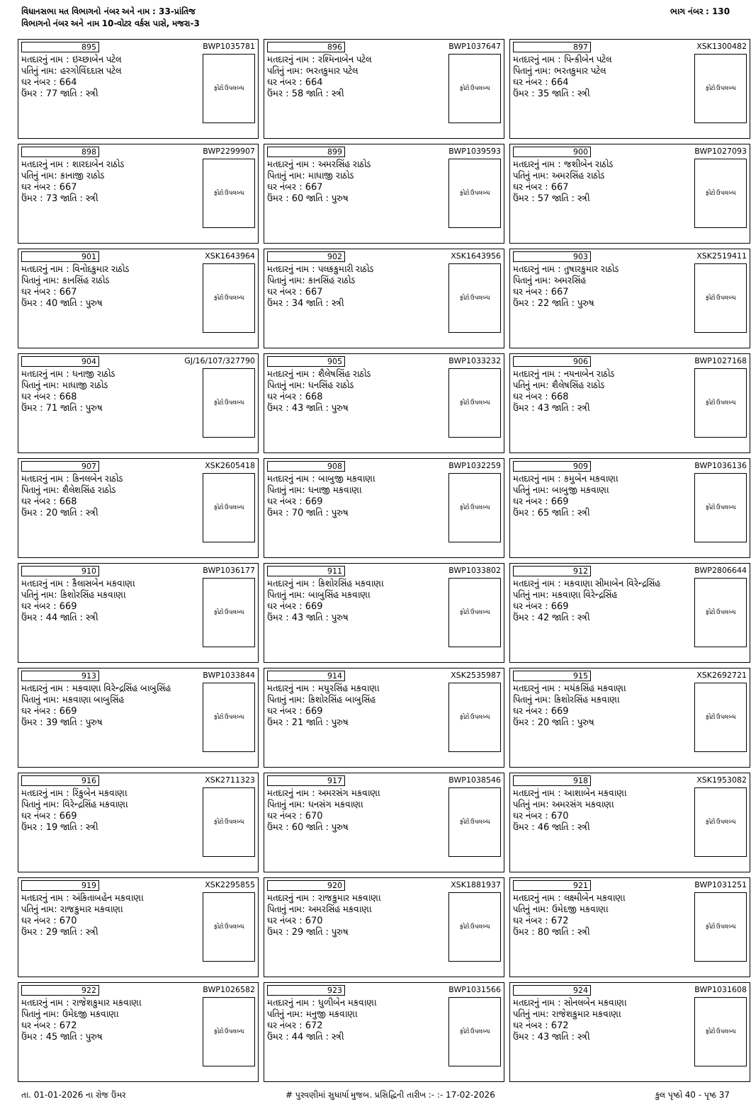વિધાનસભા મત વિભાગનો નંબર અને નામ : 33-પ્રાંતિજ
વિભાગનો નંબર અને નામ 10-વોટર વર્કસ પાસે, મજરા-3
ભાગ નંબર : 130
| 895 BWP1035781 મતદારનું નામ : ઇચ્છાબેન પટેલ પતિનું નામ: હરગોવિંદદાસ પટેલ ઘર નંબર : 664 ઉંમર : 77 જાતિ : સ્ત્રી ફોટો ઉપલબ્ધ | 896 BWP1037647 મતદારનું નામ : રશ્મિનાબેન પટેલ પતિનું નામ: ભરતકુમાર પટેલ ઘર નંબર : 664 ઉંમર : 58 જાતિ : સ્ત્રી ફોટો ઉપલબ્ધ | 897 XSK1300482 મતદારનું નામ : પિન્કીબેન પટેલ પિતાનું નામ: ભરતકુમાર પટેલ ઘર નંબર : 664 ઉંમર : 35 જાતિ : સ્ત્રી ફોટો ઉપલબ્ધ |
| 898 BWP2299907 મતદારનું નામ : શારદાબેન રાઠોડ પતિનું નામ: કાનાજી રાઠોડ ઘર નંબર : 667 ઉંમર : 73 જાતિ : સ્ત્રી ફોટો ઉપલબ્ધ | 899 BWP1039593 મતદારનું નામ : અમરસિંહ રાઠોડ પિતાનું નામ: માધાજી રાઠોડ ઘર નંબર : 667 ઉંમર : 60 જાતિ : પુરુષ ફોટો ઉપલબ્ધ | 900 BWP1027093 મતદારનું નામ : જશીબેન રાઠોડ પતિનું નામ: અમરસિંહ રાઠોડ ઘર નંબર : 667 ઉંમર : 57 જાતિ : સ્ત્રી ફોટો ઉપલબ્ધ |
| 901 XSK1643964 મતદારનું નામ : વિનોદકુમાર રાઠોડ પિતાનું નામ: કાનસિંહ રાઠોડ ઘર નંબર : 667 ઉંમર : 40 જાતિ : પુરુષ ફોટો ઉપલબ્ધ | 902 XSK1643956 મતદારનું નામ : પલકકુમારી રાઠોડ પિતાનું નામ: કાનસિંહ રાઠોડ ઘર નંબર : 667 ઉંમર : 34 જાતિ : સ્ત્રી ફોટો ઉપલબ્ધ | 903 XSK2519411 મતદારનું નામ : તુષારકુમાર રાઠોડ પિતાનું નામ: અમરસિંહ ઘર નંબર : 667 ઉંમર : 22 જાતિ : પુરુષ ફોટો ઉપલબ્ધ |
| 904 GJ/16/107/327790 મતદારનું નામ : ધનાજી રાઠોડ પિતાનું નામ: માધાજી રાઠોડ ઘર નંબર : 668 ઉંમર : 71 જાતિ : પુરુષ ફોટો ઉપલબ્ધ | 905 BWP1033232 મતદારનું નામ : શૈલેષસિંહ રાઠોડ પિતાનું નામ: ધનસિંહ રાઠોડ ઘર નંબર : 668 ઉંમર : 43 જાતિ : પુરુષ ફોટો ઉપલબ્ધ | 906 BWP1027168 મતદારનું નામ : નયનાબેન રાઠોડ પતિનું નામ: શૈલેષસિંહ રાઠોડ ઘર નંબર : 668 ઉંમર : 43 જાતિ : સ્ત્રી ફોટો ઉપલબ્ધ |
| 907 XSK2605418 મતદારનું નામ : કિનલબેન રાઠોડ પિતાનું નામ: શૈલેશસિંહ રાઠોડ ઘર નંબર : 668 ઉંમર : 20 જાતિ : સ્ત્રી ફોટો ઉપલબ્ધ | 908 BWP1032259 મતદારનું નામ : બાબુજી મકવાણા પિતાનું નામ: ધનાજી મકવાણા ઘર નંબર : 669 ઉંમર : 70 જાતિ : પુરુષ ફોટો ઉપલબ્ધ | 909 BWP1036136 મતદારનું નામ : કમુબેન મકવાણા પતિનું નામ: બાબુજી મકવાણા ઘર નંબર : 669 ઉંમર : 65 જાતિ : સ્ત્રી ફોટો ઉપલબ્ધ |
| 910 BWP1036177 મતદારનું નામ : કૈલાસબેન મકવાણા પતિનું નામ: કિશોરસિંહ મકવાણા ઘર નંબર : 669 ઉંમર : 44 જાતિ : સ્ત્રી ફોટો ઉપલબ્ધ | 911 BWP1033802 મતદારનું નામ : કિશોરસિંહ મકવાણા પિતાનું નામ: બાબુસિંહ મકવાણા ઘર નંબર : 669 ઉંમર : 43 જાતિ : પુરુષ ફોટો ઉપલબ્ધ | 912 BWP2806644 મતદારનું નામ : મકવાણા સીમાબેન વિરેન્દ્રસિંહ પતિનું નામ: મકવાણા વિરેન્દ્રસિંહ ઘર નંબર : 669 ઉંમર : 42 જાતિ : સ્ત્રી ફોટો ઉપલબ્ધ |
| 913 BWP1033844 મતદારનું નામ : મકવાણા વિરેન્દ્રસિંહ બાબુસિંહ પિતાનું નામ: મકવાણા બાબુસિંહ ઘર નંબર : 669 ઉંમર : 39 જાતિ : પુરુષ ફોટો ઉપલબ્ધ | 914 XSK2535987 મતદારનું નામ : મયુરસિંહ મકવાણા પિતાનું નામ: કિશોરસિંહ બાબુસિંહ ઘર નંબર : 669 ઉંમર : 21 જાતિ : પુરુષ ફોટો ઉપલબ્ધ | 915 XSK2692721 મતદારનું નામ : મયંકસિંહ મકવાણા પિતાનું નામ: કિશોરસિંહ મકવાણા ઘર નંબર : 669 ઉંમર : 20 જાતિ : પુરુષ ફોટો ઉપલબ્ધ |
| 916 XSK2711323 મતદારનું નામ : રિંકુબેન મકવાણા પિતાનું નામ: વિરેન્દ્રસિંહ મકવાણા ઘર નંબર : 669 ઉંમર : 19 જાતિ : સ્ત્રી ફોટો ઉપલબ્ધ | 917 BWP1038546 મતદારનું નામ : અમરસંગ મકવાણા પિતાનું નામ: ધનસંગ મકવાણા ઘર નંબર : 670 ઉંમર : 60 જાતિ : પુરુષ ફોટો ઉપલબ્ધ | 918 XSK1953082 મતદારનું નામ : આશાબેન મકવાણા પતિનું નામ: અમરસંગ મકવાણા ઘર નંબર : 670 ઉંમર : 46 જાતિ : સ્ત્રી ફોટો ઉપલબ્ધ |
| 919 XSK2295855 મતદારનું નામ : અંકિતાબહેન મકવાણા પતિનું નામ: રાજકુમાર મકવાણા ઘર નંબર : 670 ઉંમર : 29 જાતિ : સ્ત્રી ફોટો ઉપલબ્ધ | 920 XSK1881937 મતદારનું નામ : રાજકુમાર મકવાણા પિતાનું નામ: અમરસિંહ મકવાણા ઘર નંબર : 670 ઉંમર : 29 જાતિ : પુરુષ ફોટો ઉપલબ્ધ | 921 BWP1031251 મતદારનું નામ : લક્ષ્મીબેન મકવાણા પતિનું નામ: ઉમેદજી મકવાણા ઘર નંબર : 672 ઉંમર : 80 જાતિ : સ્ત્રી ફોટો ઉપલબ્ધ |
| 922 BWP1026582 મતદારનું નામ : રાજેશકુમાર મકવાણા પિતાનું નામ: ઉમેદજી મકવાણા ઘર નંબર : 672 ઉંમર : 45 જાતિ : પુરુષ ફોટો ઉપલબ્ધ | 923 BWP1031566 મતદારનું નામ : ધુળીબેન મકવાણા પતિનું નામ: મનુજી મકવાણા ઘર નંબર : 672 ઉંમર : 44 જાતિ : સ્ત્રી ફોટો ઉપલબ્ધ | 924 BWP1031608 મતદારનું નામ : સોનલબેન મકવાણા પતિનું નામ: રાજેશકુમાર મકવાણા ઘર નંબર : 672 ઉંમર : 43 જાતિ : સ્ત્રી ફોટો ઉપલબ્ધ |
તા. 01-01-2026 ના રોજ ઉંમર # પુરવણીમાં સુધાર્યા મુજબ. પ્રસિદ્ધિની તારીખ :- :- 17-02-2026 કુલ પૃષ્ઠો 40 - પૃષ્ઠ 37